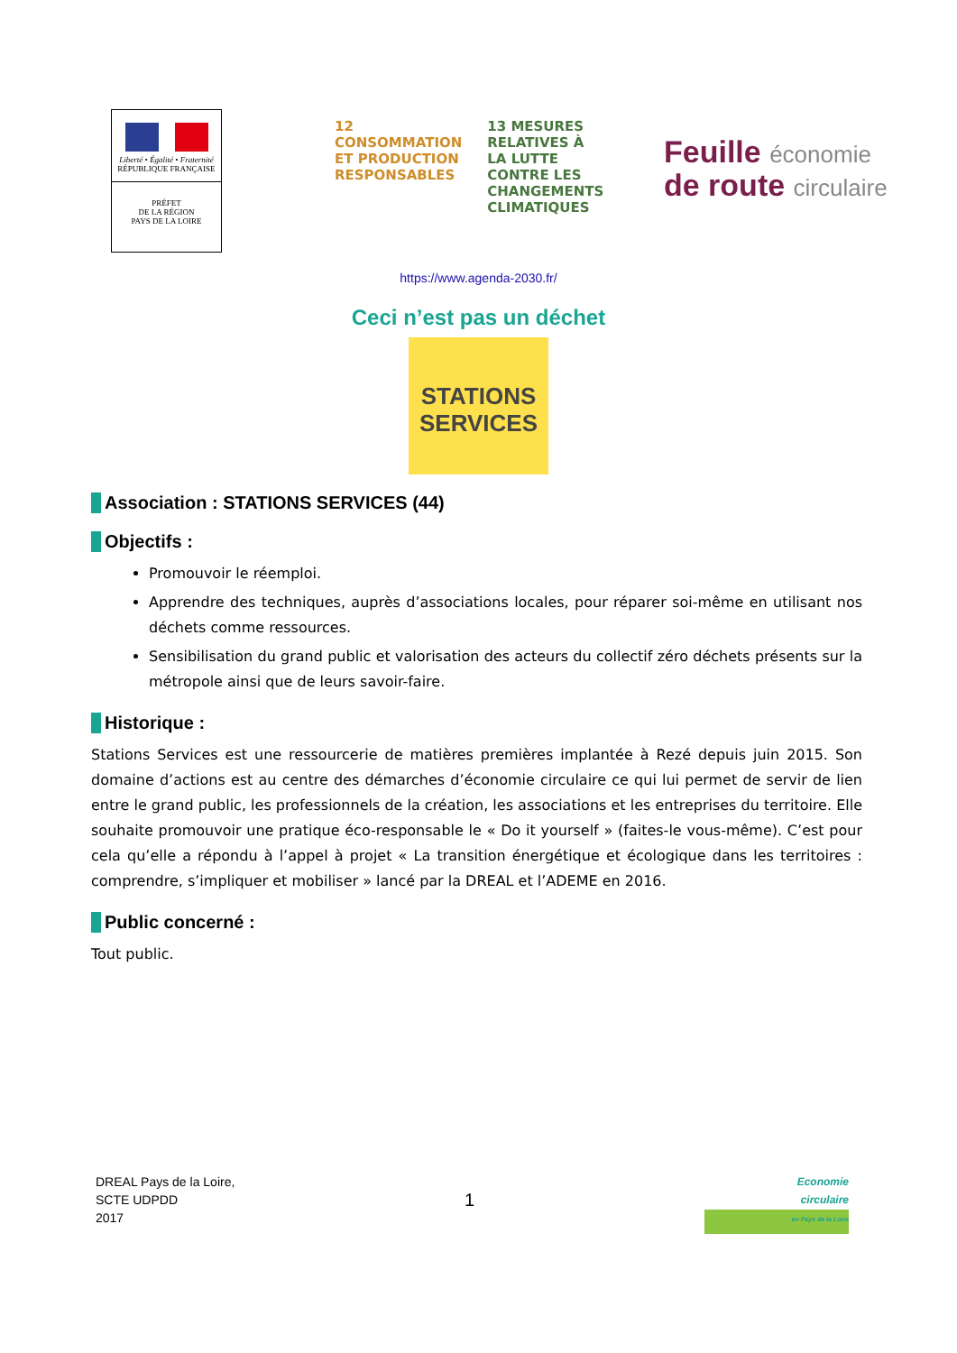Liberté • Égalité • Fraternité
RÉPUBLIQUE FRANÇAISE
PRÉFET
DE LA RÉGION
PAYS DE LA LOIRE
12 CONSOMMATION ET PRODUCTION RESPONSABLES
13 MESURES RELATIVES À LA LUTTE CONTRE LES CHANGEMENTS CLIMATIQUES
Feuille économie
de route circulaire
https://www.agenda-2030.fr/
Ceci n’est pas un déchet
STATIONS
SERVICES
Association : STATIONS SERVICES (44)
Objectifs :
Promouvoir le réemploi.
Apprendre des techniques, auprès d’associations locales, pour réparer soi-même en utilisant nos déchets comme ressources.
Sensibilisation du grand public et valorisation des acteurs du collectif zéro déchets présents sur la métropole ainsi que de leurs savoir-faire.
Historique :
Stations Services est une ressourcerie de matières premières implantée à Rezé depuis juin 2015. Son domaine d’actions est au centre des démarches d’économie circulaire ce qui lui permet de servir de lien entre le grand public, les professionnels de la création, les associations et les entreprises du territoire. Elle souhaite promouvoir une pratique éco-responsable le « Do it yourself » (faites-le vous-même). C’est pour cela qu’elle a répondu à l’appel à projet « La transition énergétique et écologique dans les territoires : comprendre, s’impliquer et mobiliser » lancé par la DREAL et l’ADEME en 2016.
Public concerné :
Tout public.
DREAL Pays de la Loire,
SCTE UDPDD
2017
1
Economie
circulaire
en Pays de la Loire